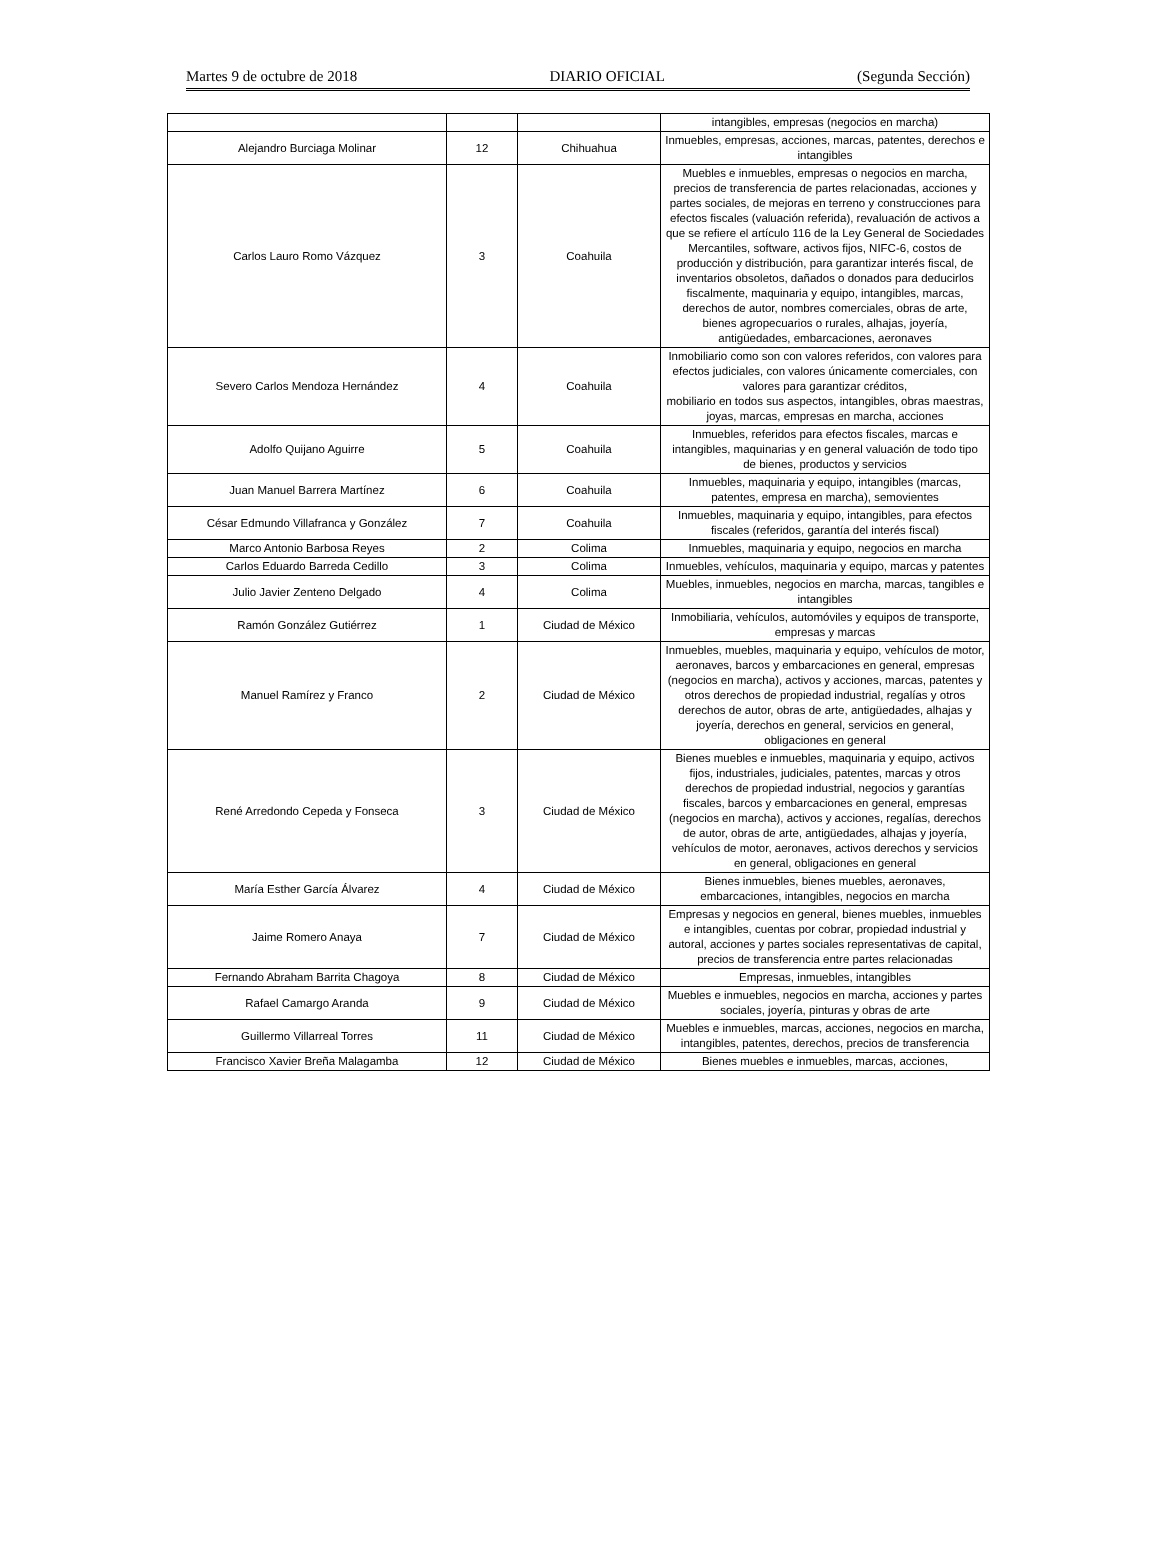Martes 9 de octubre de 2018 DIARIO OFICIAL (Segunda Sección)
| | | | intangibles, empresas (negocios en marcha) |
| Alejandro Burciaga Molinar | 12 | Chihuahua | Inmuebles, empresas, acciones, marcas, patentes, derechos e intangibles |
| Carlos Lauro Romo Vázquez | 3 | Coahuila | Muebles e inmuebles, empresas o negocios en marcha, precios de transferencia de partes relacionadas, acciones y partes sociales, de mejoras en terreno y construcciones para efectos fiscales (valuación referida), revaluación de activos a que se refiere el artículo 116 de la Ley General de Sociedades Mercantiles, software, activos fijos, NIFC-6, costos de producción y distribución, para garantizar interés fiscal, de inventarios obsoletos, dañados o donados para deducirlos fiscalmente, maquinaria y equipo, intangibles, marcas, derechos de autor, nombres comerciales, obras de arte, bienes agropecuarios o rurales, alhajas, joyería, antigüedades, embarcaciones, aeronaves |
| Severo Carlos Mendoza Hernández | 4 | Coahuila | Inmobiliario como son con valores referidos, con valores para efectos judiciales, con valores únicamente comerciales, con valores para garantizar créditos, mobiliario en todos sus aspectos, intangibles, obras maestras, joyas, marcas, empresas en marcha, acciones |
| Adolfo Quijano Aguirre | 5 | Coahuila | Inmuebles, referidos para efectos fiscales, marcas e intangibles, maquinarias y en general valuación de todo tipo de bienes, productos y servicios |
| Juan Manuel Barrera Martínez | 6 | Coahuila | Inmuebles, maquinaria y equipo, intangibles (marcas, patentes, empresa en marcha), semovientes |
| César Edmundo Villafranca y González | 7 | Coahuila | Inmuebles, maquinaria y equipo, intangibles, para efectos fiscales (referidos, garantía del interés fiscal) |
| Marco Antonio Barbosa Reyes | 2 | Colima | Inmuebles, maquinaria y equipo, negocios en marcha |
| Carlos Eduardo Barreda Cedillo | 3 | Colima | Inmuebles, vehículos, maquinaria y equipo, marcas y patentes |
| Julio Javier Zenteno Delgado | 4 | Colima | Muebles, inmuebles, negocios en marcha, marcas, tangibles e intangibles |
| Ramón González Gutiérrez | 1 | Ciudad de México | Inmobiliaria, vehículos, automóviles y equipos de transporte, empresas y marcas |
| Manuel Ramírez y Franco | 2 | Ciudad de México | Inmuebles, muebles, maquinaria y equipo, vehículos de motor, aeronaves, barcos y embarcaciones en general, empresas (negocios en marcha), activos y acciones, marcas, patentes y otros derechos de propiedad industrial, regalías y otros derechos de autor, obras de arte, antigüedades, alhajas y joyería, derechos en general, servicios en general, obligaciones en general |
| René Arredondo Cepeda y Fonseca | 3 | Ciudad de México | Bienes muebles e inmuebles, maquinaria y equipo, activos fijos, industriales, judiciales, patentes, marcas y otros derechos de propiedad industrial, negocios y garantías fiscales, barcos y embarcaciones en general, empresas (negocios en marcha), activos y acciones, regalías, derechos de autor, obras de arte, antigüedades, alhajas y joyería, vehículos de motor, aeronaves, activos derechos y servicios en general, obligaciones en general |
| María Esther García Álvarez | 4 | Ciudad de México | Bienes inmuebles, bienes muebles, aeronaves, embarcaciones, intangibles, negocios en marcha |
| Jaime Romero Anaya | 7 | Ciudad de México | Empresas y negocios en general, bienes muebles, inmuebles e intangibles, cuentas por cobrar, propiedad industrial y autoral, acciones y partes sociales representativas de capital, precios de transferencia entre partes relacionadas |
| Fernando Abraham Barrita Chagoya | 8 | Ciudad de México | Empresas, inmuebles, intangibles |
| Rafael Camargo Aranda | 9 | Ciudad de México | Muebles e inmuebles, negocios en marcha, acciones y partes sociales, joyería, pinturas y obras de arte |
| Guillermo Villarreal Torres | 11 | Ciudad de México | Muebles e inmuebles, marcas, acciones, negocios en marcha, intangibles, patentes, derechos, precios de transferencia |
| Francisco Xavier Breña Malagamba | 12 | Ciudad de México | Bienes muebles e inmuebles, marcas, acciones, |